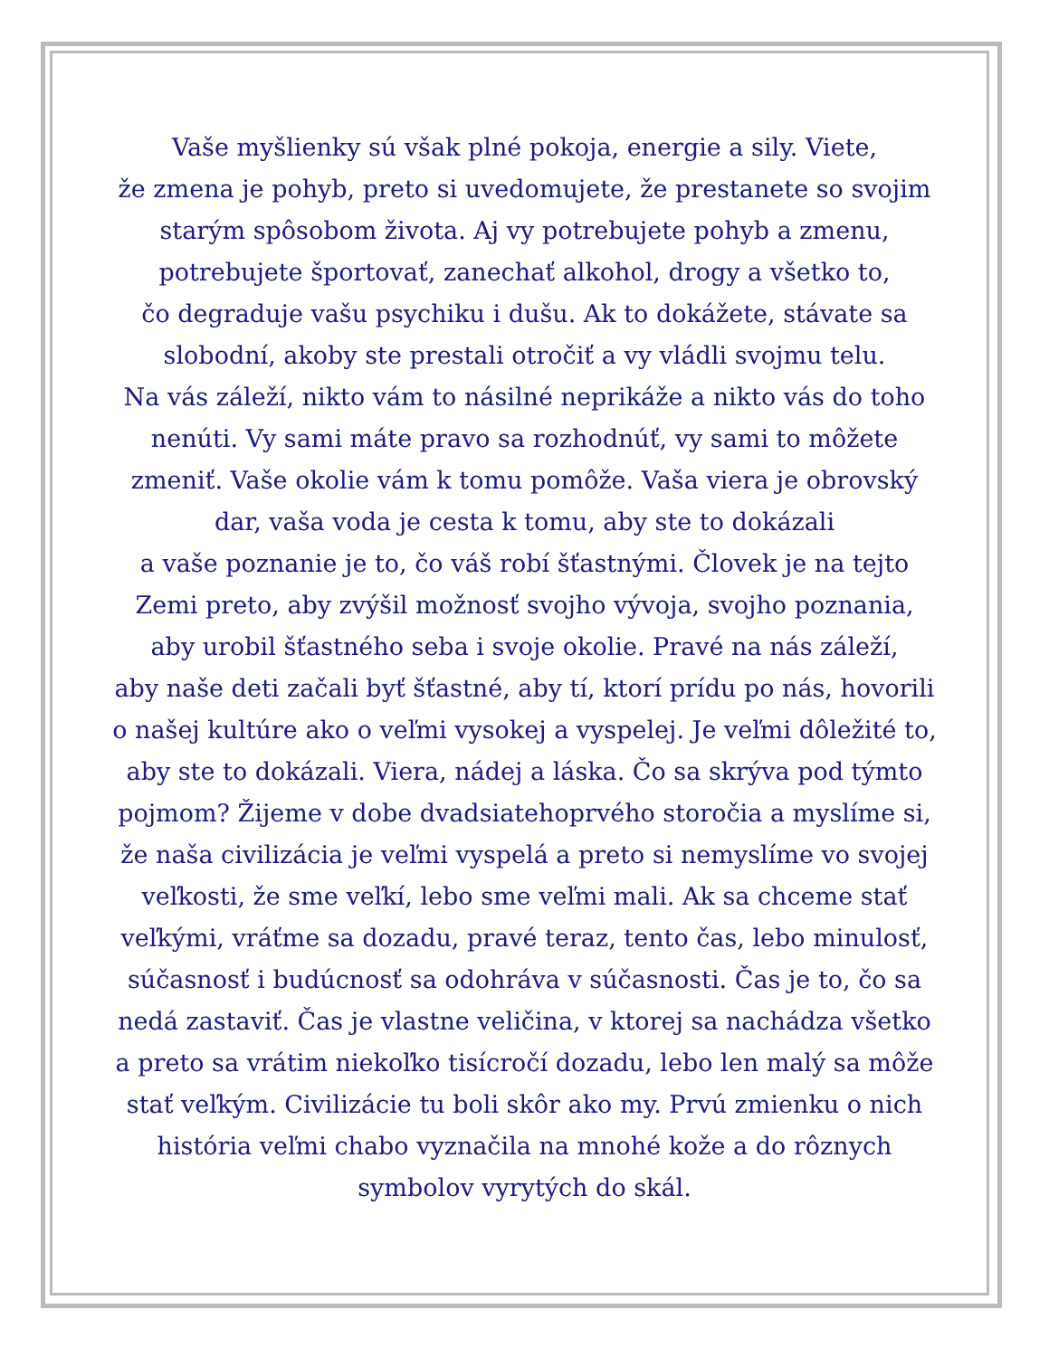Vaše myšlienky sú však plné pokoja, energie a sily. Viete,
že zmena je pohyb, preto si uvedomujete, že prestanete so svojim
starým spôsobom života. Aj vy potrebujete pohyb a zmenu,
potrebujete športovať, zanechať alkohol, drogy a všetko to,
čo degraduje vašu psychiku i dušu. Ak to dokážete, stávate sa
slobodní, akoby ste prestali otročiť a vy vládli svojmu telu.
Na vás záleží, nikto vám to násilné neprikáže a nikto vás do toho
nenúti. Vy sami máte pravo sa rozhodnúť, vy sami to môžete
zmeniť. Vaše okolie vám k tomu pomôže. Vaša viera je obrovský
dar, vaša voda je cesta k tomu, aby ste to dokázali
a vaše poznanie je to, čo váš robí šťastnými. Človek je na tejto
Zemi preto, aby zvýšil možnosť svojho vývoja, svojho poznania,
aby urobil šťastného seba i svoje okolie. Pravé na nás záleží,
aby naše deti začali byť šťastné, aby tí, ktorí prídu po nás, hovorili
o našej kultúre ako o veľmi vysokej a vyspelej. Je veľmi dôležité to,
aby ste to dokázali. Viera, nádej a láska. Čo sa skrýva pod týmto
pojmom? Žijeme v dobe dvadsiatehoprvého storočia a myslíme si,
že naša civilizácia je veľmi vyspelá a preto si nemyslíme vo svojej
veľkosti, že sme veľkí, lebo sme veľmi mali. Ak sa chceme stať
veľkými, vráťme sa dozadu, pravé teraz, tento čas, lebo minulosť,
súčasnosť i budúcnosť sa odohráva v súčasnosti. Čas je to, čo sa
nedá zastaviť. Čas je vlastne veličina, v ktorej sa nachádza všetko
a preto sa vrátim niekoľko tisícročí dozadu, lebo len malý sa môže
stať veľkým. Civilizácie tu boli skôr ako my. Prvú zmienku o nich
história veľmi chabo vyznačila na mnohé kože a do rôznych
symbolov vyrytých do skál.